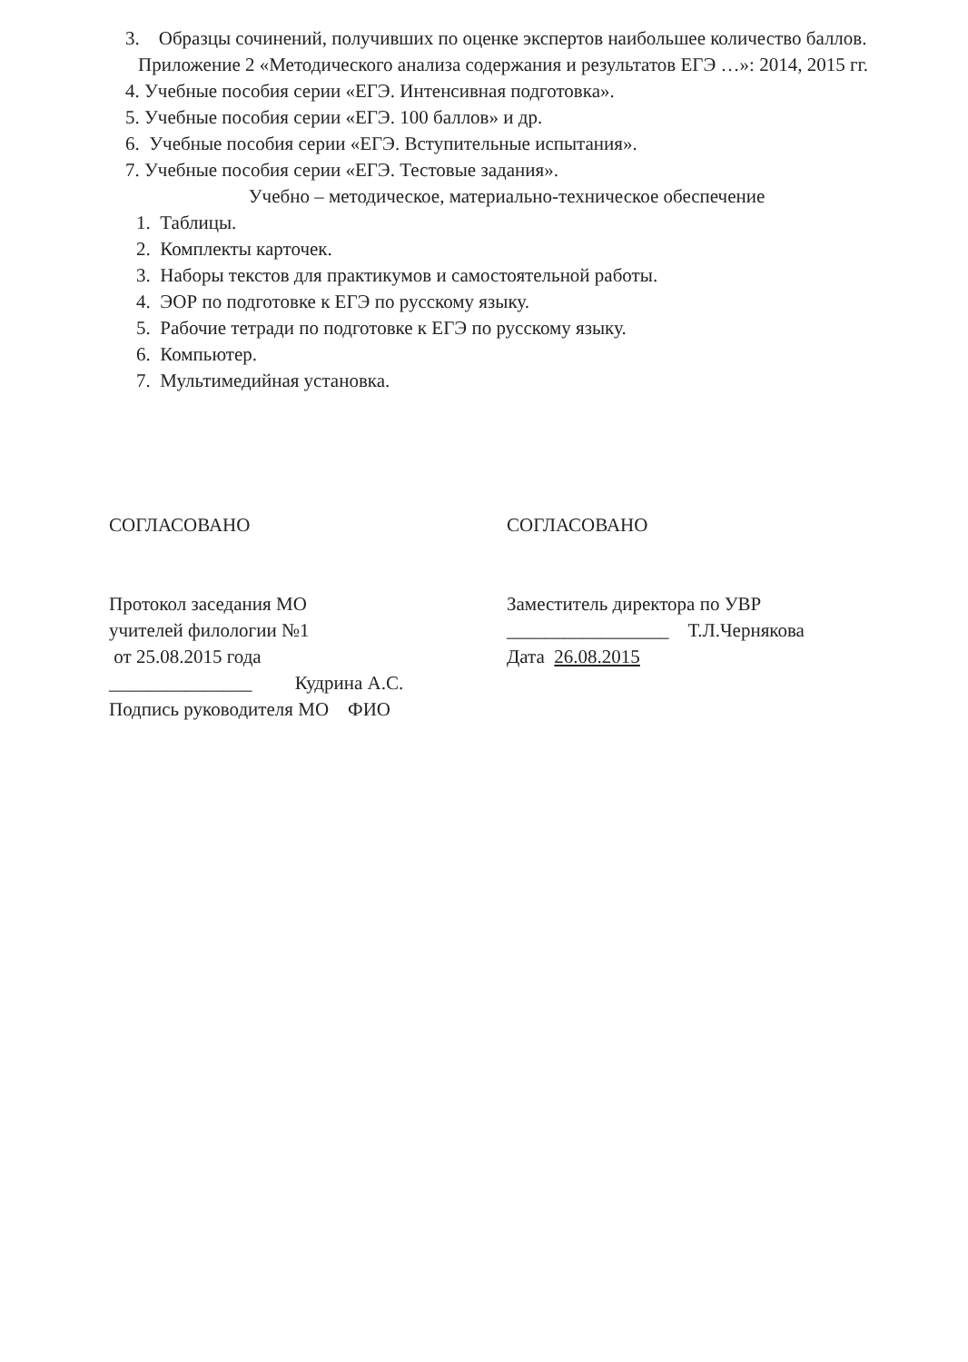3. Образцы сочинений, получивших по оценке экспертов наибольшее количество баллов.
Приложение 2 «Методического анализа содержания и результатов ЕГЭ …»: 2014, 2015 гг.
4. Учебные пособия серии «ЕГЭ. Интенсивная подготовка».
5. Учебные пособия серии «ЕГЭ. 100 баллов» и др.
6. Учебные пособия серии «ЕГЭ. Вступительные испытания».
7. Учебные пособия серии «ЕГЭ. Тестовые задания».
Учебно – методическое, материально-техническое обеспечение
1. Таблицы.
2. Комплекты карточек.
3. Наборы текстов для практикумов и самостоятельной работы.
4. ЭОР по подготовке к ЕГЭ по русскому языку.
5. Рабочие тетради по подготовке к ЕГЭ по русскому языку.
6. Компьютер.
7. Мультимедийная установка.
СОГЛАСОВАНО
Протокол заседания МО
учителей филологии №1
от 25.08.2015 года
_______________ Кудрина А.С.
Подпись руководителя МО ФИО
СОГЛАСОВАНО
Заместитель директора по УВР
_________________ Т.Л.Чернякова
Дата 26.08.2015